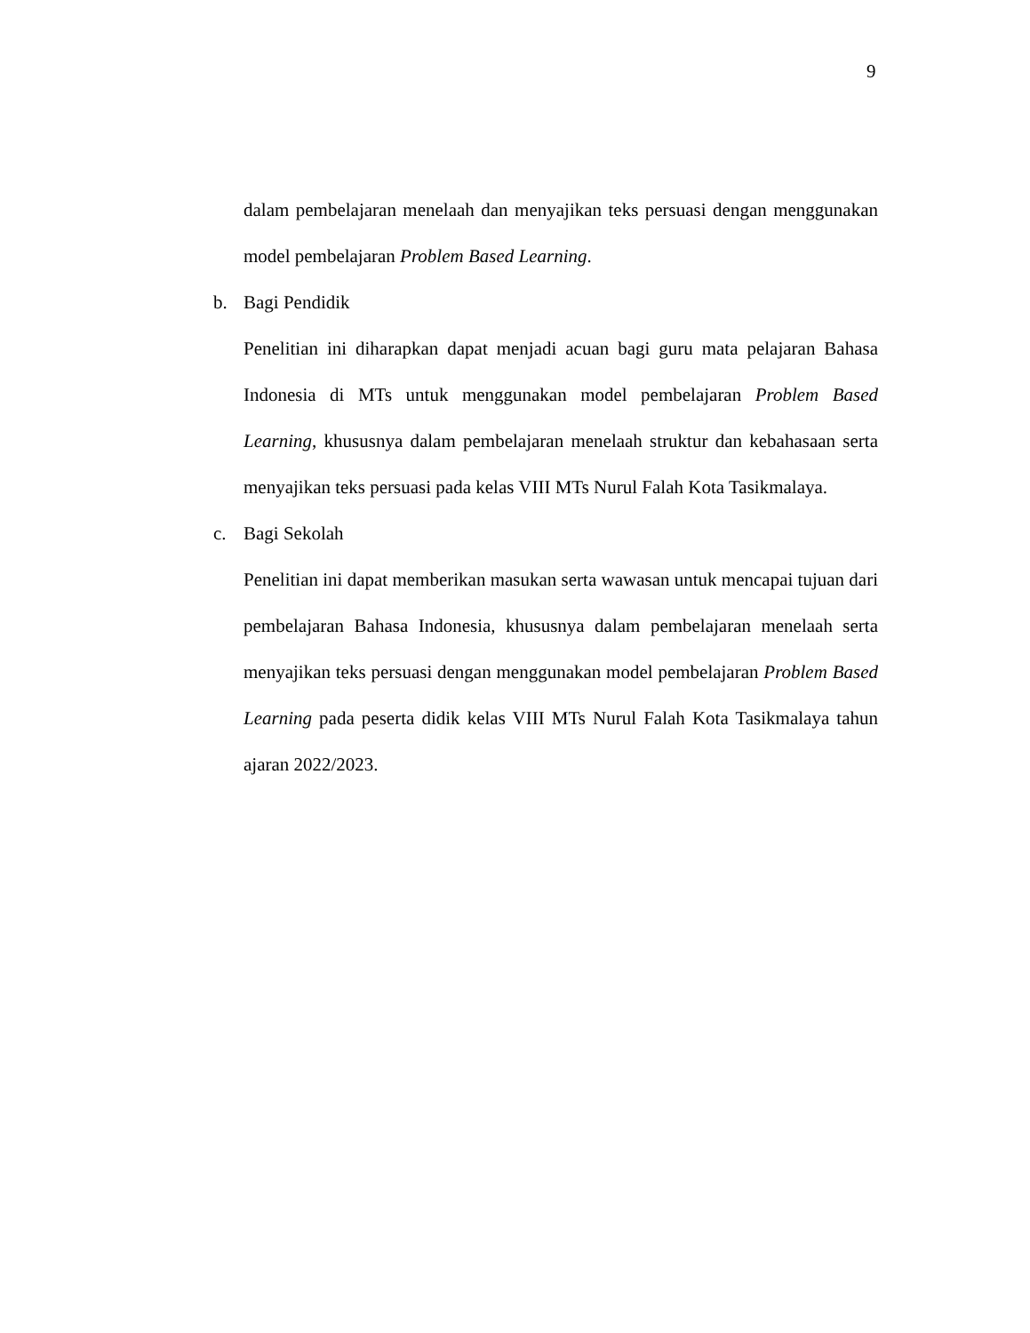9
dalam pembelajaran menelaah dan menyajikan teks persuasi dengan menggunakan model pembelajaran Problem Based Learning.
b. Bagi Pendidik
Penelitian ini diharapkan dapat menjadi acuan bagi guru mata pelajaran Bahasa Indonesia di MTs untuk menggunakan model pembelajaran Problem Based Learning, khususnya dalam pembelajaran menelaah struktur dan kebahasaan serta menyajikan teks persuasi pada kelas VIII MTs Nurul Falah Kota Tasikmalaya.
c. Bagi Sekolah
Penelitian ini dapat memberikan masukan serta wawasan untuk mencapai tujuan dari pembelajaran Bahasa Indonesia, khususnya dalam pembelajaran menelaah serta menyajikan teks persuasi dengan menggunakan model pembelajaran Problem Based Learning pada peserta didik kelas VIII MTs Nurul Falah Kota Tasikmalaya tahun ajaran 2022/2023.